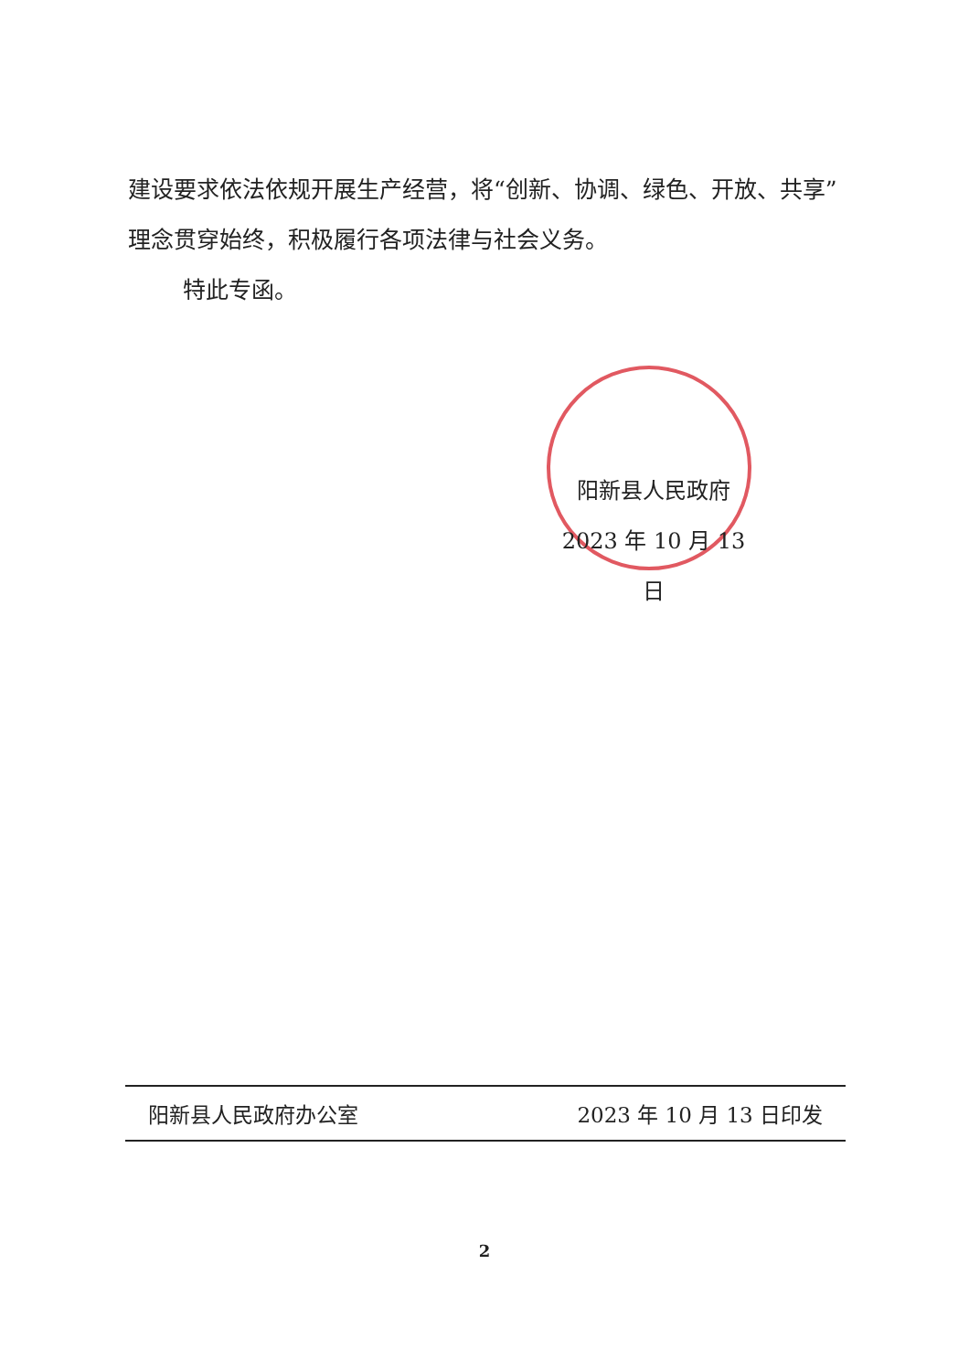建设要求依法依规开展生产经营，将“创新、协调、绿色、开放、共享”理念贯穿始终，积极履行各项法律与社会义务。
特此专函。
阳新县人民政府
2023 年 10 月 13 日
阳新县人民政府办公室 2023 年 10 月 13 日印发
2